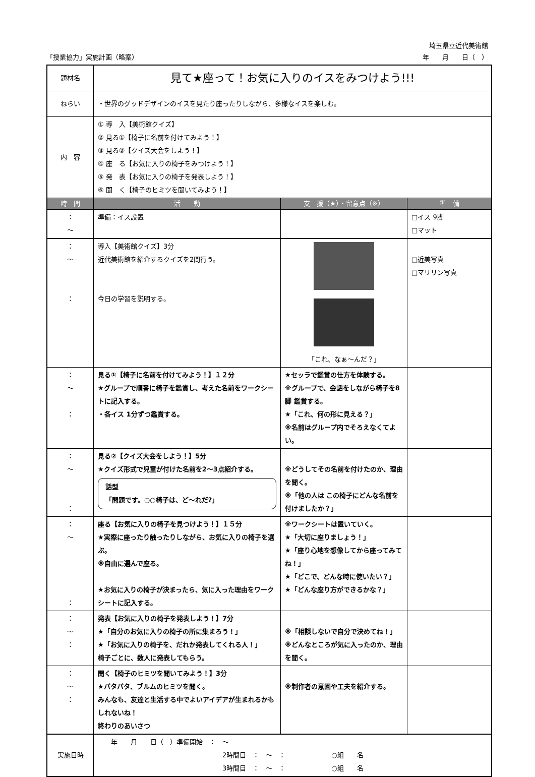埼玉県立近代美術館
「授業協力」実施計画（略案） 年　　月　　日（　）
| 題材名 | 見て★座って！お気に入りのイスをみつけよう!!! | | |
| ねらい | ・世界のグッドデザインのイスを見たり座ったりしながら、多様なイスを楽しむ。 | | |
| 内 容 | ① 導 入【美術館クイズ】 ② 見る①【椅子に名前を付けてみよう！】 ③ 見る②【クイズ大会をしよう！】 ④ 座 る【お気に入りの椅子をみつけよう！】 ⑤ 発 表【お気に入りの椅子を発表しよう！】 ⑥ 聞 く【椅子のヒミツを聞いてみよう！】 | | |
| 時 間 | 活 動 | 支 援（★）・留意点（※） | 準 備 |
| ： ～ | 準備：イス設置 | | □イス 9脚 □マット |
| ： ～ ： | 導入【美術館クイズ】3分 近代美術館を紹介するクイズを2問行う。 今日の学習を説明する。 | 「これ、なぁ～んだ？」 | □近美写真 □マリリン写真 |
| ： ～ ： | 見る①【椅子に名前を付けてみよう！】１２分 ★グループで順番に椅子を鑑賞し、考えた名前をワークシートに記入する。 ・各イス 1分ずつ鑑賞する。 | ★セッラで鑑賞の仕方を体験する。 ※グループで、会話をしながら椅子を8脚 鑑賞する。 ★「これ、何の形に見える？」 ※名前はグループ内でそろえなくてよい。 | |
| ： ～ ： | 見る②【クイズ大会をしよう！】5分 ★クイズ形式で児童が付けた名前を2～3点紹介する。 話型 「問題です。○○椅子は、ど～れだ?」 | ※どうしてその名前を付けたのか、理由を聞く。 ※「他の人は この椅子にどんな名前を付けましたか？」 | |
| ： ～ ： | 座る【お気に入りの椅子を見つけよう！】１５分 ★実際に座ったり触ったりしながら、お気に入りの椅子を選ぶ。 ※自由に選んで座る。 ★お気に入りの椅子が決まったら、気に入った理由をワークシートに記入する。 | ※ワークシートは置いていく。 ★「大切に座りましょう！」 ★「座り心地を想像してから座ってみてね！」 ★「どこで、どんな時に使いたい？」 ★「どんな座り方ができるかな？」 | |
| ： ～ ： | 発表【お気に入りの椅子を発表しよう！】7分 ★「自分のお気に入りの椅子の所に集まろう！」 ★「お気に入りの椅子を、だれか発表してくれる人！」 椅子ごとに、数人に発表してもらう。 | ※「相談しないで自分で決めてね！」 ※どんなところが気に入ったのか、理由を聞く。 | |
| ： ～ ： | 聞く【椅子のヒミツを聞いてみよう！】3分 ★パタパタ、ブルムのヒミツを聞く。 みんなも、友達と生活する中でよいアイデアが生まれるかもしれないね！ 終わりのあいさつ | ※制作者の意図や工夫を紹介する。 | |
| 実施日時 | 年 月 日（ ）準備開始 ： ～ 2時間目 ： ～ ： ○組 名 3時間目 ： ～ ： ○組 名 | | |